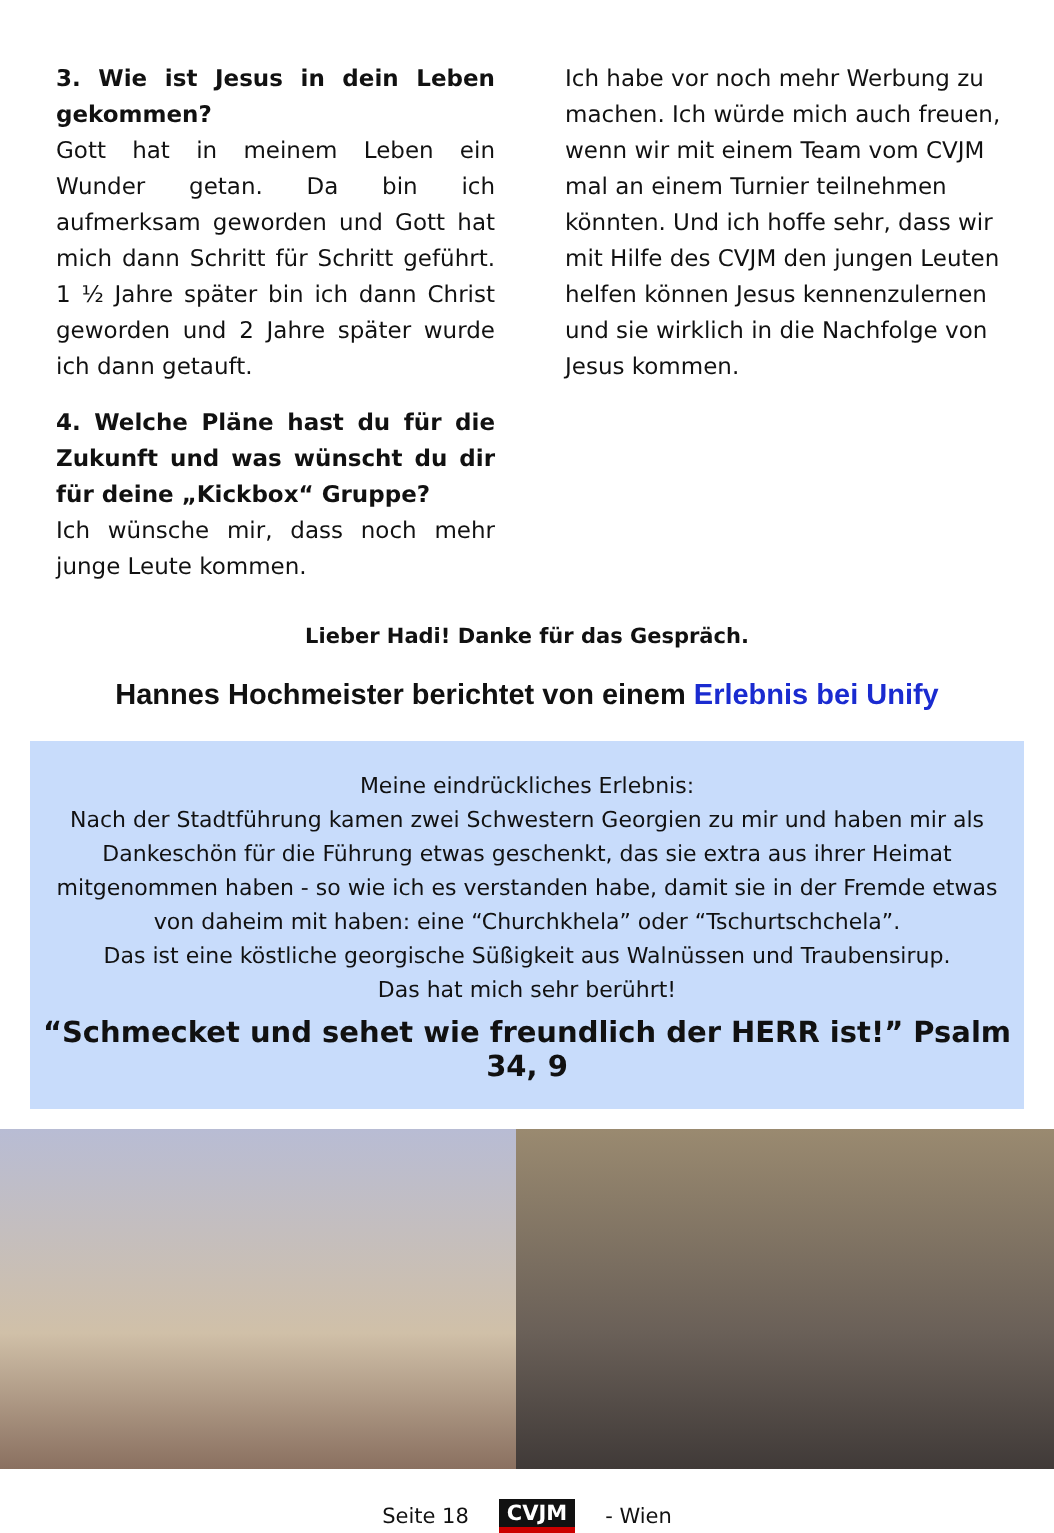3. Wie ist Jesus in dein Leben gekommen?
Gott hat in meinem Leben ein Wunder getan. Da bin ich aufmerksam geworden und Gott hat mich dann Schritt für Schritt geführt. 1 ½ Jahre später bin ich dann Christ geworden und 2 Jahre später wurde ich dann getauft.
4. Welche Pläne hast du für die Zukunft und was wünscht du dir für deine „Kickbox“ Gruppe?
Ich wünsche mir, dass noch mehr junge Leute kommen.
Ich habe vor noch mehr Werbung zu machen. Ich würde mich auch freuen, wenn wir mit einem Team vom CVJM mal an einem Turnier teilnehmen könnten. Und ich hoffe sehr, dass wir mit Hilfe des CVJM den jungen Leuten helfen können Jesus kennenzulernen und sie wirklich in die Nachfolge von Jesus kommen.
Lieber Hadi! Danke für das Gespräch.
Hannes Hochmeister berichtet von einem Erlebnis bei Unify
Meine eindrückliches Erlebnis:
Nach der Stadtführung kamen zwei Schwestern Georgien zu mir und haben mir als Dankeschön für die Führung etwas geschenkt, das sie extra aus ihrer Heimat mitgenommen haben - so wie ich es verstanden habe, damit sie in der Fremde etwas von daheim mit haben: eine “Churchkhela” oder “Tschurtschchela”.
Das ist eine köstliche georgische Süßigkeit aus Walnüssen und Traubensirup.
Das hat mich sehr berührt!
“Schmecket und sehet wie freundlich der HERR ist!” Psalm 34, 9
Seite 18 CVJM - Wien